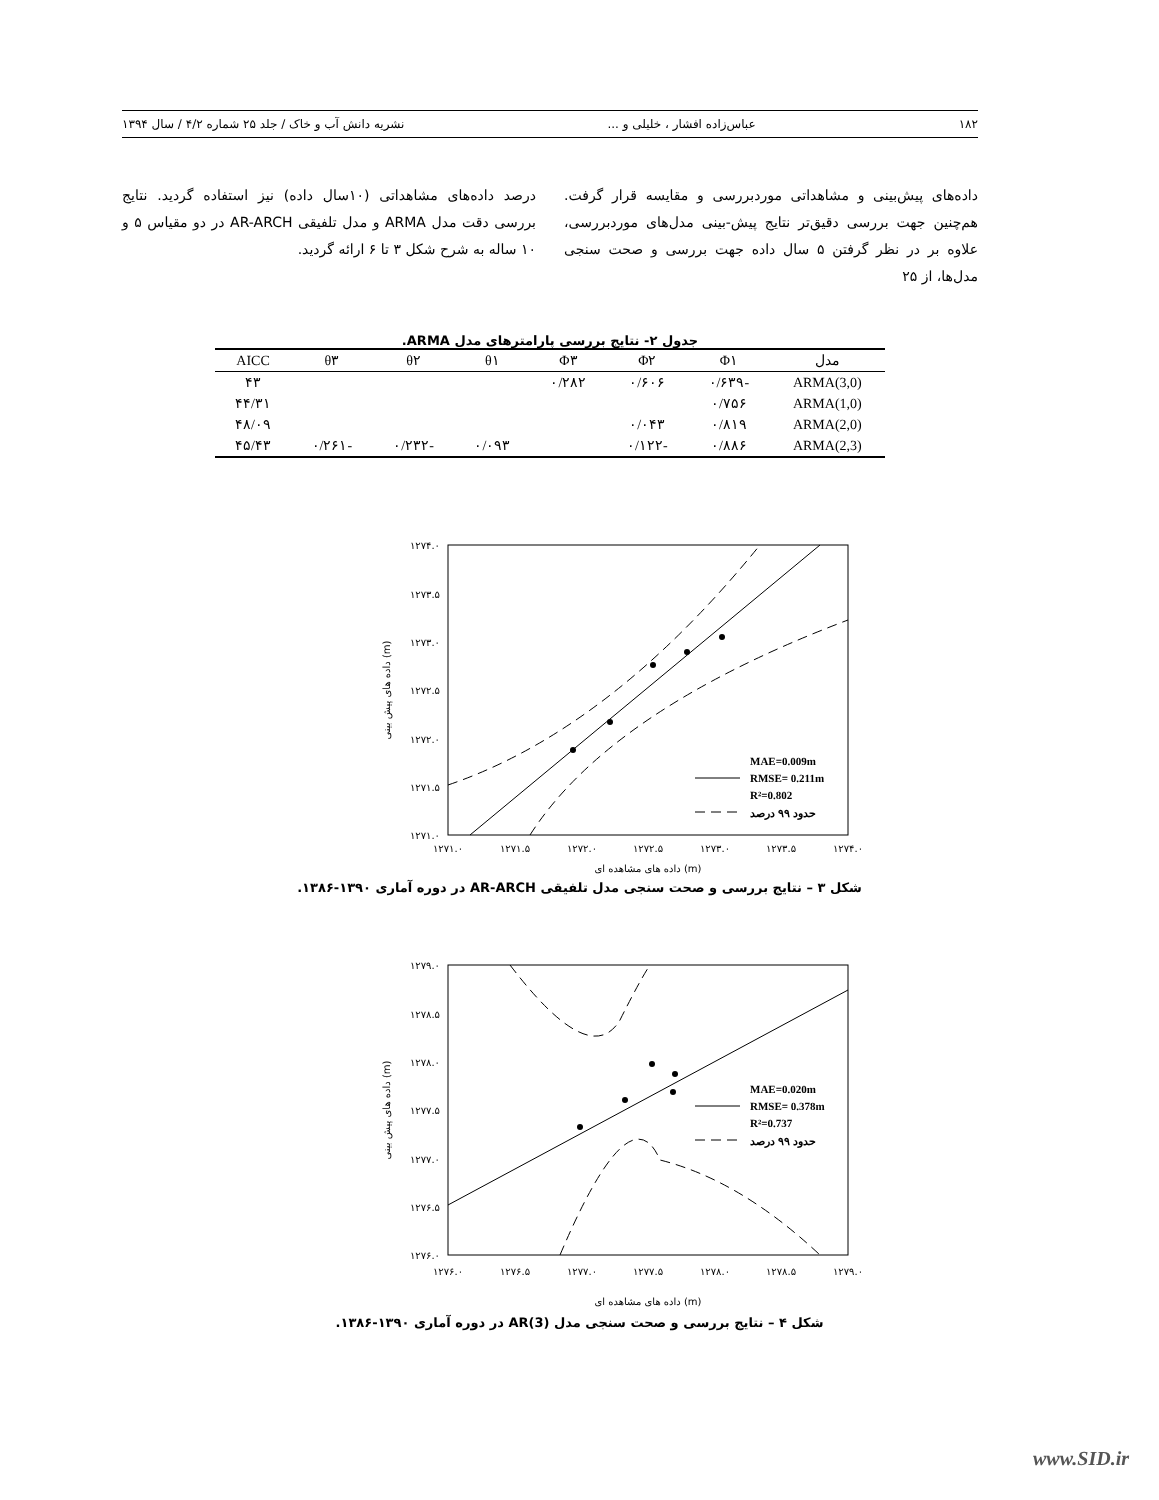۱۸۲ عباس‌زاده افشار ، خلیلی و ... نشریه دانش آب و خاک / جلد ۲۵ شماره ۴/۲ / سال ۱۳۹۴
داده‌های پیش‌بینی و مشاهداتی موردبررسی و مقایسه قرار گرفت. هم‌چنین جهت بررسی دقیق‌تر نتایج پیش-بینی مدل‌های موردبررسی، علاوه بر در نظر گرفتن ۵ سال داده جهت بررسی و صحت سنجی مدل‌ها، از ۲۵
درصد داده‌های مشاهداتی (۱۰سال داده) نیز استفاده گردید. نتایج بررسی دقت مدل ARMA و مدل تلفیقی AR-ARCH در دو مقیاس ۵ و ۱۰ ساله به شرح شکل ۳ تا ۶ ارائه گردید.
جدول ۲- نتایج بررسی پارامترهای مدل ARMA.
| مدل | Φ۱ | Φ۲ | Φ۳ | θ۱ | θ۲ | θ۳ | AICC |
| --- | --- | --- | --- | --- | --- | --- | --- |
| ARMA(3,0) | -۰/۶۳۹ | ۰/۶۰۶ | ۰/۲۸۲ | | | | ۴۳ |
| ARMA(1,0) | ۰/۷۵۶ | | | | | | ۴۴/۳۱ |
| ARMA(2,0) | ۰/۸۱۹ | ۰/۰۴۳ | | | | | ۴۸/۰۹ |
| ARMA(2,3) | ۰/۸۸۶ | -۰/۱۲۲ | | ۰/۰۹۳ | -۰/۲۳۲ | -۰/۲۶۱ | ۴۵/۴۳ |
۱۲۷۴.۰
۱۲۷۳.۵
۱۲۷۳.۰
۱۲۷۲.۵
۱۲۷۲.۰
۱۲۷۱.۵
۱۲۷۱.۰
۱۲۷۱.۰
۱۲۷۱.۵
۱۲۷۲.۰
۱۲۷۲.۵
۱۲۷۳.۰
۱۲۷۳.۵
۱۲۷۴.۰
MAE=0.009m
RMSE= 0.211m
R²=0.802
حدود ۹۹ درصد
داده های مشاهده ای (m)
داده های پیش بینی (m)
شکل ۳ – نتایج بررسی و صحت سنجی مدل تلفیقی AR-ARCH در دوره آماری ۱۳۹۰-۱۳۸۶.
۱۲۷۹.۰
۱۲۷۸.۵
۱۲۷۸.۰
۱۲۷۷.۵
۱۲۷۷.۰
۱۲۷۶.۵
۱۲۷۶.۰
۱۲۷۶.۰
۱۲۷۶.۵
۱۲۷۷.۰
۱۲۷۷.۵
۱۲۷۸.۰
۱۲۷۸.۵
۱۲۷۹.۰
MAE=0.020m
RMSE= 0.378m
R²=0.737
حدود ۹۹ درصد
داده های مشاهده ای (m)
داده های پیش بینی (m)
شکل ۴ – نتایج بررسی و صحت سنجی مدل AR(3) در دوره آماری ۱۳۹۰-۱۳۸۶.
www.SID.ir